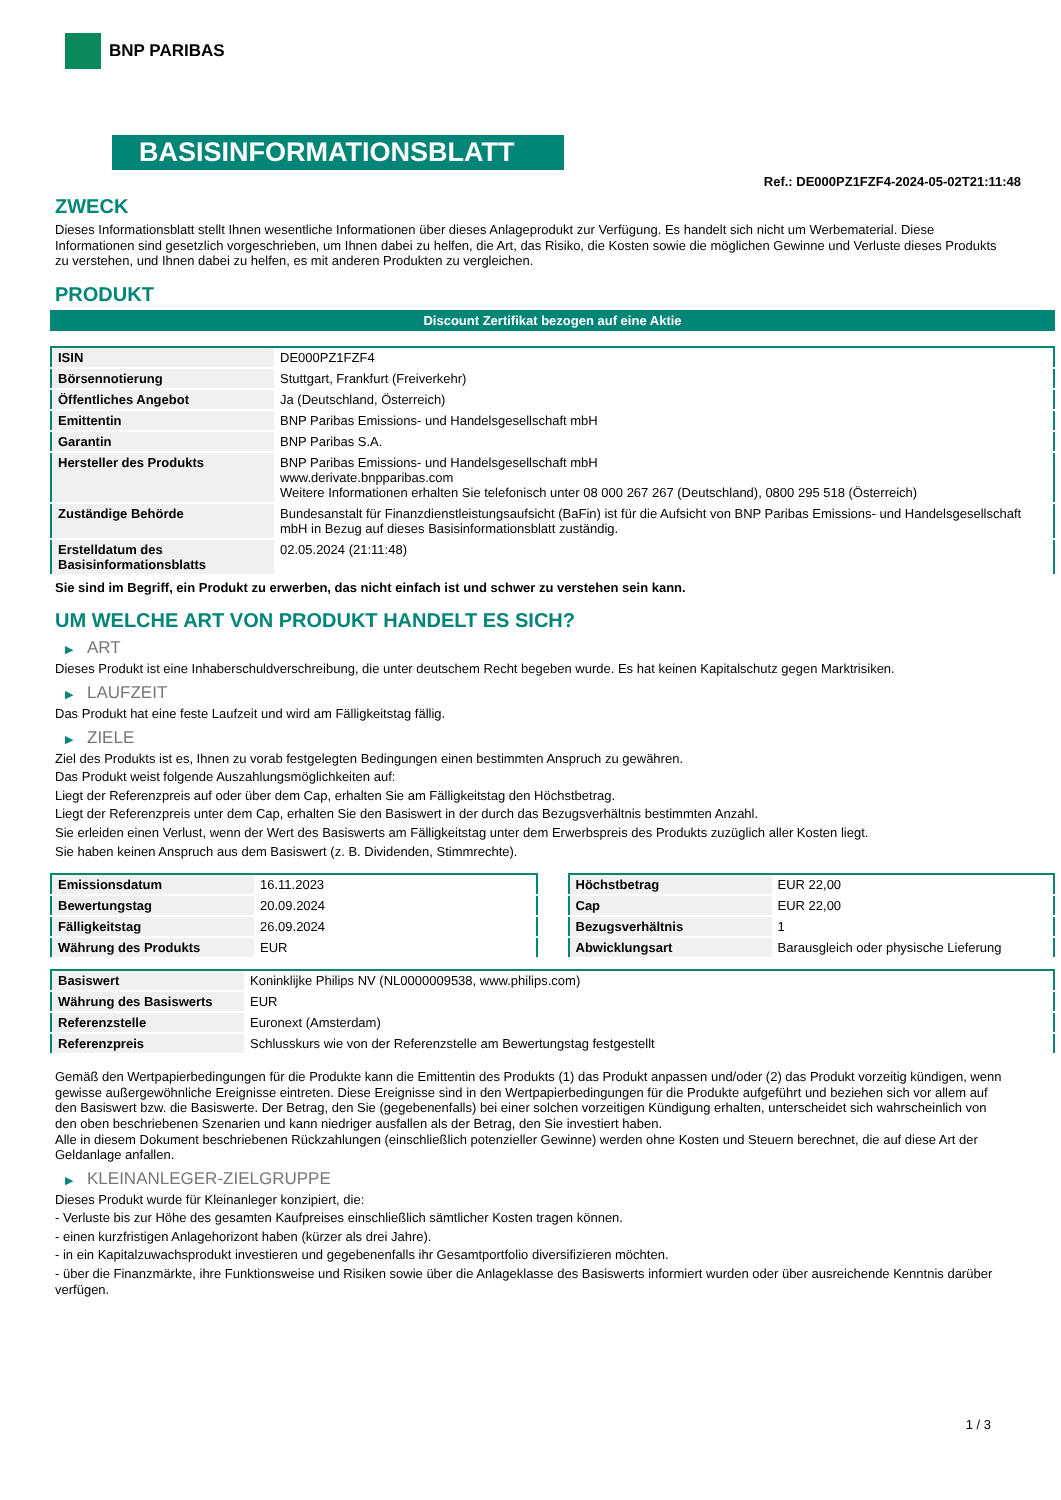BNP PARIBAS
BASISINFORMATIONSBLATT
Ref.: DE000PZ1FZF4-2024-05-02T21:11:48
ZWECK
Dieses Informationsblatt stellt Ihnen wesentliche Informationen über dieses Anlageprodukt zur Verfügung. Es handelt sich nicht um Werbematerial. Diese Informationen sind gesetzlich vorgeschrieben, um Ihnen dabei zu helfen, die Art, das Risiko, die Kosten sowie die möglichen Gewinne und Verluste dieses Produkts zu verstehen, und Ihnen dabei zu helfen, es mit anderen Produkten zu vergleichen.
PRODUKT
Discount Zertifikat bezogen auf eine Aktie
| ISIN | DE000PZ1FZF4 |
| Börsennotierung | Stuttgart, Frankfurt (Freiverkehr) |
| Öffentliches Angebot | Ja (Deutschland, Österreich) |
| Emittentin | BNP Paribas Emissions- und Handelsgesellschaft mbH |
| Garantin | BNP Paribas S.A. |
| Hersteller des Produkts | BNP Paribas Emissions- und Handelsgesellschaft mbH www.derivate.bnpparibas.com Weitere Informationen erhalten Sie telefonisch unter 08 000 267 267 (Deutschland), 0800 295 518 (Österreich) |
| Zuständige Behörde | Bundesanstalt für Finanzdienstleistungsaufsicht (BaFin) ist für die Aufsicht von BNP Paribas Emissions- und Handelsgesellschaft mbH in Bezug auf dieses Basisinformationsblatt zuständig. |
| Erstelldatum des Basisinformationsblatts | 02.05.2024 (21:11:48) |
Sie sind im Begriff, ein Produkt zu erwerben, das nicht einfach ist und schwer zu verstehen sein kann.
UM WELCHE ART VON PRODUKT HANDELT ES SICH?
▶ ART
Dieses Produkt ist eine Inhaberschuldverschreibung, die unter deutschem Recht begeben wurde. Es hat keinen Kapitalschutz gegen Marktrisiken.
▶ LAUFZEIT
Das Produkt hat eine feste Laufzeit und wird am Fälligkeitstag fällig.
▶ ZIELE
Ziel des Produkts ist es, Ihnen zu vorab festgelegten Bedingungen einen bestimmten Anspruch zu gewähren.
Das Produkt weist folgende Auszahlungsmöglichkeiten auf:
Liegt der Referenzpreis auf oder über dem Cap, erhalten Sie am Fälligkeitstag den Höchstbetrag.
Liegt der Referenzpreis unter dem Cap, erhalten Sie den Basiswert in der durch das Bezugsverhältnis bestimmten Anzahl.
Sie erleiden einen Verlust, wenn der Wert des Basiswerts am Fälligkeitstag unter dem Erwerbspreis des Produkts zuzüglich aller Kosten liegt.
Sie haben keinen Anspruch aus dem Basiswert (z. B. Dividenden, Stimmrechte).
| Emissionsdatum | 16.11.2023 |
| Bewertungstag | 20.09.2024 |
| Fälligkeitstag | 26.09.2024 |
| Währung des Produkts | EUR |
| Höchstbetrag | EUR 22,00 |
| Cap | EUR 22,00 |
| Bezugsverhältnis | 1 |
| Abwicklungsart | Barausgleich oder physische Lieferung |
| Basiswert | Koninklijke Philips NV (NL0000009538, www.philips.com) |
| Währung des Basiswerts | EUR |
| Referenzstelle | Euronext (Amsterdam) |
| Referenzpreis | Schlusskurs wie von der Referenzstelle am Bewertungstag festgestellt |
Gemäß den Wertpapierbedingungen für die Produkte kann die Emittentin des Produkts (1) das Produkt anpassen und/oder (2) das Produkt vorzeitig kündigen, wenn gewisse außergewöhnliche Ereignisse eintreten. Diese Ereignisse sind in den Wertpapierbedingungen für die Produkte aufgeführt und beziehen sich vor allem auf den Basiswert bzw. die Basiswerte. Der Betrag, den Sie (gegebenenfalls) bei einer solchen vorzeitigen Kündigung erhalten, unterscheidet sich wahrscheinlich von den oben beschriebenen Szenarien und kann niedriger ausfallen als der Betrag, den Sie investiert haben.
Alle in diesem Dokument beschriebenen Rückzahlungen (einschließlich potenzieller Gewinne) werden ohne Kosten und Steuern berechnet, die auf diese Art der Geldanlage anfallen.
▶ KLEINANLEGER-ZIELGRUPPE
Dieses Produkt wurde für Kleinanleger konzipiert, die:
- Verluste bis zur Höhe des gesamten Kaufpreises einschließlich sämtlicher Kosten tragen können.
- einen kurzfristigen Anlagehorizont haben (kürzer als drei Jahre).
- in ein Kapitalzuwachsprodukt investieren und gegebenenfalls ihr Gesamtportfolio diversifizieren möchten.
- über die Finanzmärkte, ihre Funktionsweise und Risiken sowie über die Anlageklasse des Basiswerts informiert wurden oder über ausreichende Kenntnis darüber verfügen.
1 / 3